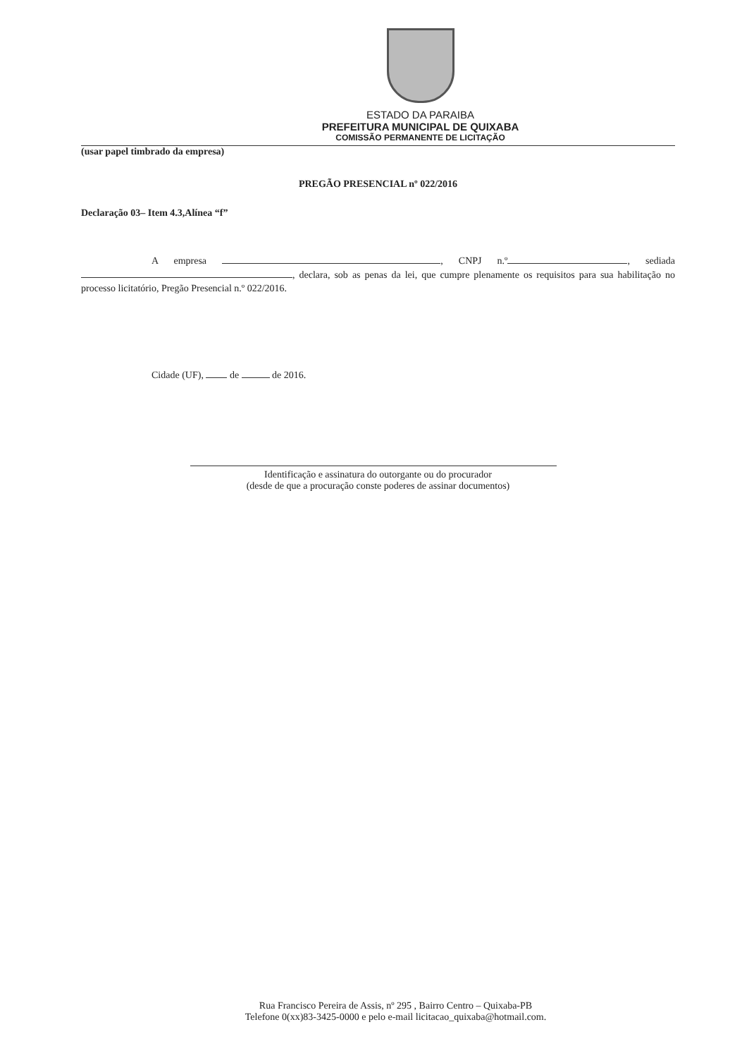ESTADO DA PARAIBA
PREFEITURA MUNICIPAL DE QUIXABA
COMISSÃO PERMANENTE DE LICITAÇÃO
(usar papel timbrado da empresa)
PREGÃO PRESENCIAL nº 022/2016
Declaração 03– Item 4.3,Alínea “f”
A empresa , CNPJ n.º , sediada , declara, sob as penas da lei, que cumpre plenamente os requisitos para sua habilitação no processo licitatório, Pregão Presencial n.º 022/2016.
Cidade (UF), de de 2016.
Identificação e assinatura do outorgante ou do procurador
(desde de que a procuração conste poderes de assinar documentos)
Rua Francisco Pereira de Assis, nº 295 , Bairro Centro – Quixaba-PB
Telefone 0(xx)83-3425-0000 e pelo e-mail licitacao_quixaba@hotmail.com.